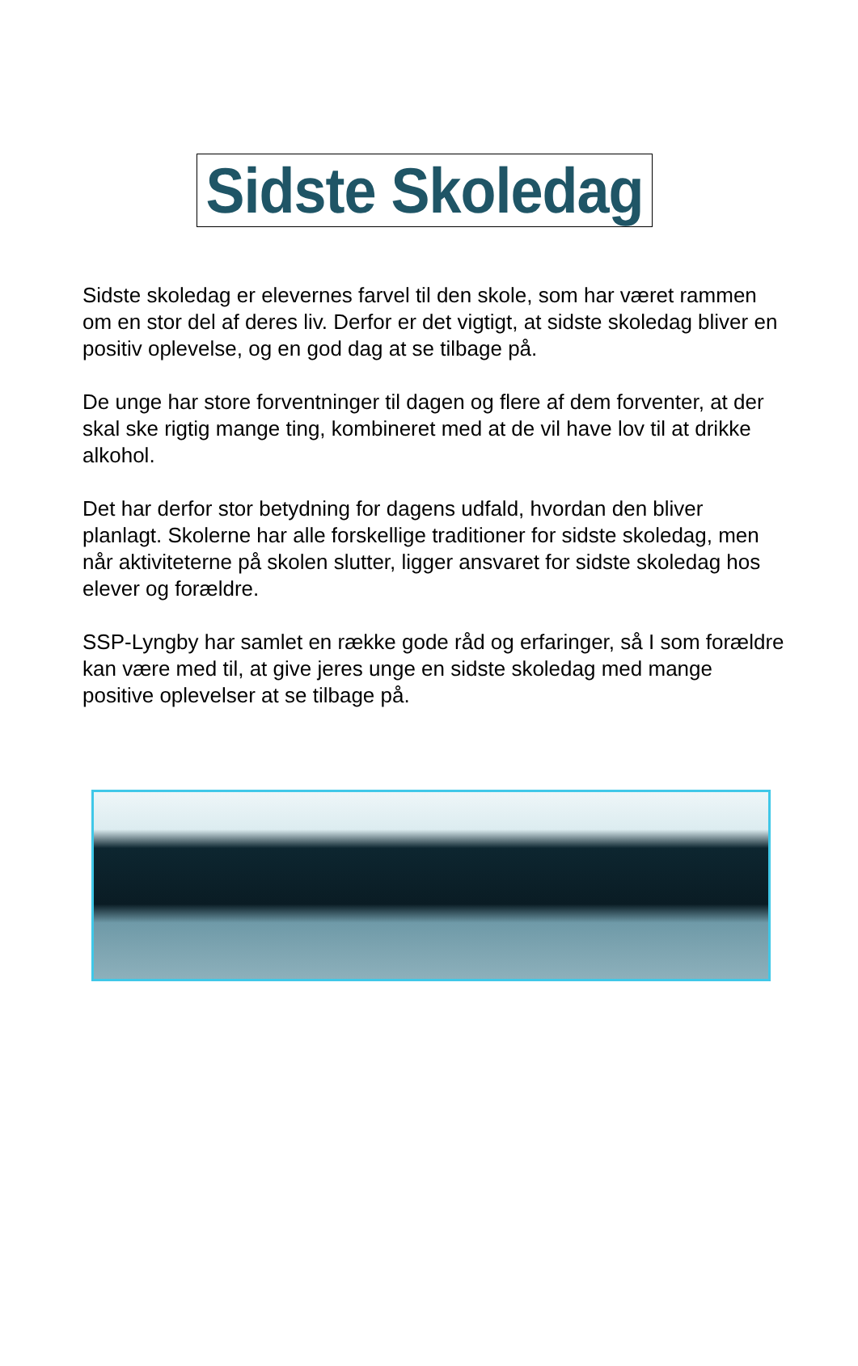Sidste Skoledag
Sidste skoledag er elevernes farvel til den skole, som har været rammen om en stor del af deres liv. Derfor er det vigtigt, at sidste skoledag bliver en positiv oplevelse, og en god dag at se tilbage på.
De unge har store forventninger til dagen og flere af dem forventer, at der skal ske rigtig mange ting, kombineret med at de vil have lov til at drikke alkohol.
Det har derfor stor betydning for dagens udfald, hvordan den bliver planlagt. Skolerne har alle forskellige traditioner for sidste skoledag, men når aktiviteterne på skolen slutter, ligger ansvaret for sidste skoledag hos elever og forældre.
SSP-Lyngby har samlet en række gode råd og erfaringer, så I som forældre kan være med til, at give jeres unge en sidste skoledag med mange positive oplevelser at se tilbage på.